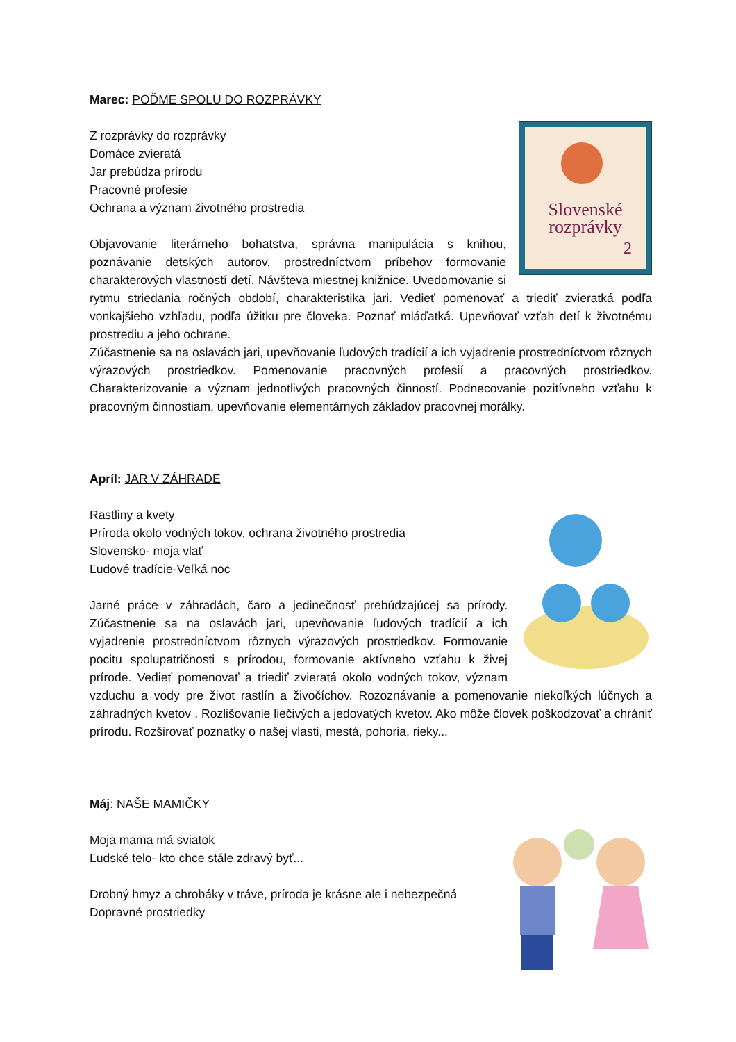Marec: POĎME SPOLU DO ROZPRÁVKY
Slovenské
rozprávky
2
Z rozprávky do rozprávky
Domáce zvieratá
Jar prebúdza prírodu
Pracovné profesie
Ochrana a význam životného prostredia
Objavovanie literárneho bohatstva, správna manipulácia s knihou, poznávanie detských autorov, prostredníctvom príbehov formovanie charakterových vlastností detí. Návšteva miestnej knižnice. Uvedomovanie si rytmu striedania ročných období, charakteristika jari. Vedieť pomenovať a triediť zvieratká podľa vonkajšieho vzhľadu, podľa úžitku pre človeka. Poznať mláďatká. Upevňovať vzťah detí k životnému prostrediu a jeho ochrane.
Zúčastnenie sa na oslavách jari, upevňovanie ľudových tradícií a ich vyjadrenie prostredníctvom rôznych výrazových prostriedkov. Pomenovanie pracovných profesií a pracovných prostriedkov. Charakterizovanie a význam jednotlivých pracovných činností. Podnecovanie pozitívneho vzťahu k pracovným činnostiam, upevňovanie elementárnych základov pracovnej morálky.
Apríl: JAR V ZÁHRADE
Rastliny a kvety
Príroda okolo vodných tokov, ochrana životného prostredia
Slovensko- moja vlať
Ľudové tradície-Veľká noc
Jarné práce v záhradách, čaro a jedinečnosť prebúdzajúcej sa prírody. Zúčastnenie sa na oslavách jari, upevňovanie ľudových tradícií a ich vyjadrenie prostredníctvom rôznych výrazových prostriedkov. Formovanie pocitu spolupatričnosti s prírodou, formovanie aktívneho vzťahu k živej prírode. Vedieť pomenovať a triediť zvieratá okolo vodných tokov, význam vzduchu a vody pre život rastlín a živočíchov. Rozoznávanie a pomenovanie niekoľkých lúčnych a záhradných kvetov . Rozlišovanie liečivých a jedovatých kvetov. Ako môže človek poškodzovať a chrániť prírodu. Rozširovať poznatky o našej vlasti, mestá, pohoria, rieky...
Máj: NAŠE MAMIČKY
Moja mama má sviatok
Ľudské telo- kto chce stále zdravý byť...
Drobný hmyz a chrobáky v tráve, príroda je krásne ale i nebezpečná
Dopravné prostriedky